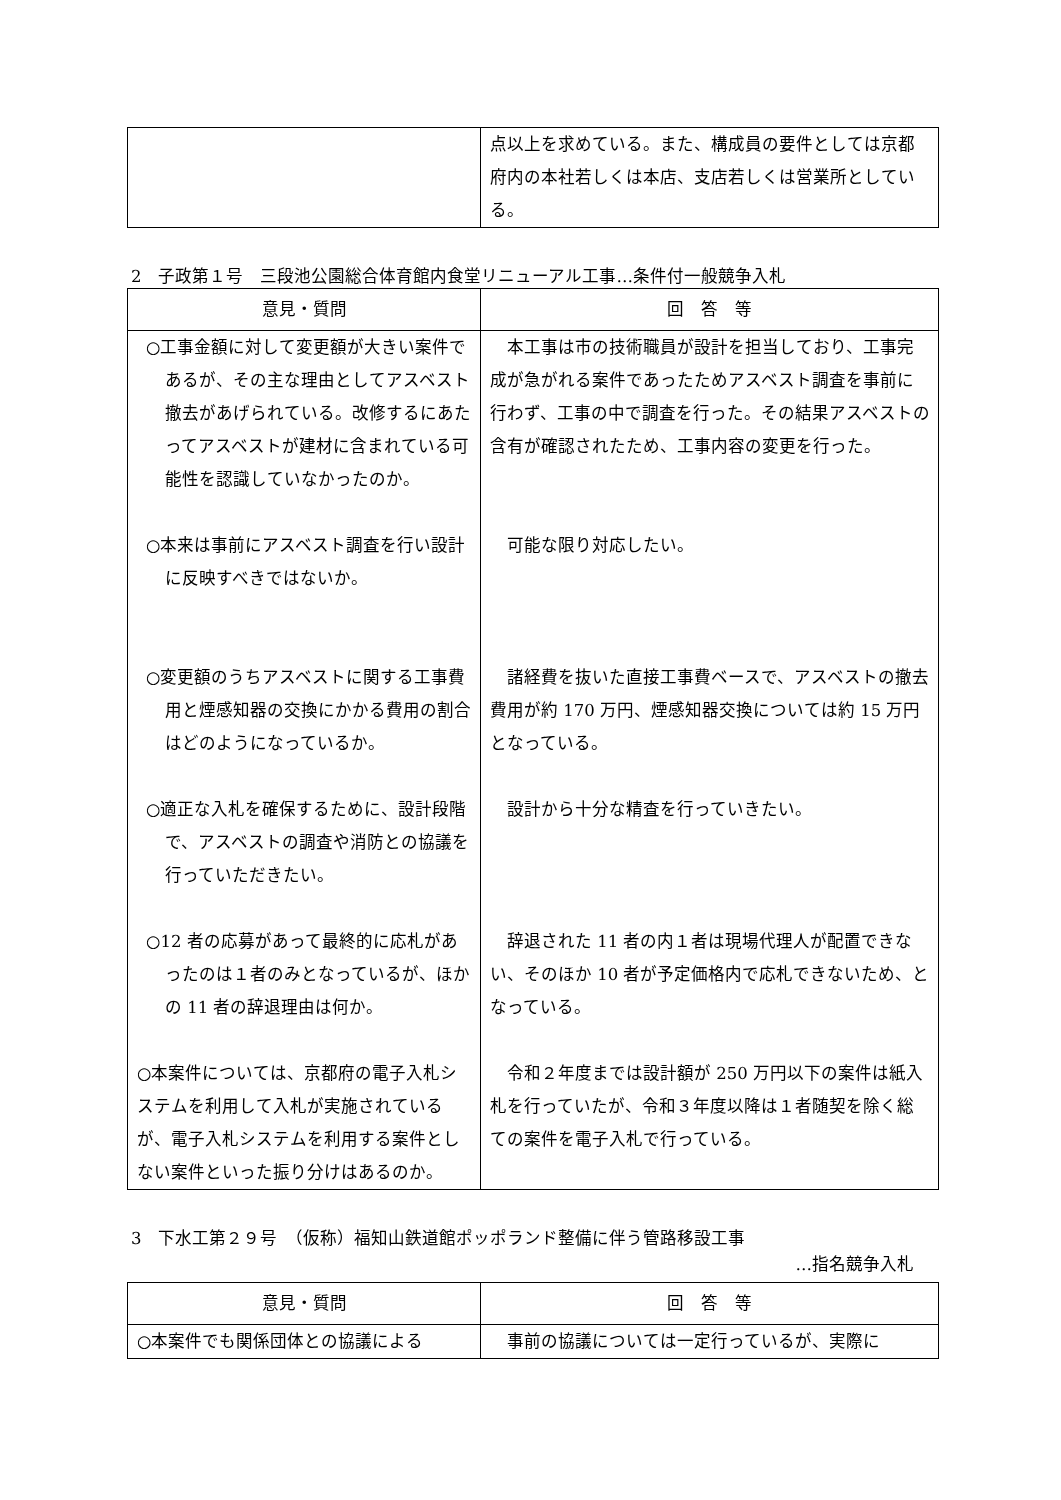| | 点以上を求めている。また、構成員の要件としては京都府内の本社若しくは本店、支店若しくは営業所としている。 |
2　子政第１号　三段池公園総合体育館内食堂リニューアル工事…条件付一般競争入札
| 意見・質問 | 回 答 等 |
| --- | --- |
| ○工事金額に対して変更額が大きい案件であるが、その主な理由としてアスベスト撤去があげられている。改修するにあたってアスベストが建材に含まれている可能性を認識していなかったのか。 ○本来は事前にアスベスト調査を行い設計に反映すべきではないか。 ○変更額のうちアスベストに関する工事費用と煙感知器の交換にかかる費用の割合はどのようになっているか。 ○適正な入札を確保するために、設計段階で、アスベストの調査や消防との協議を行っていただきたい。 ○12 者の応募があって最終的に応札があったのは１者のみとなっているが、ほかの 11 者の辞退理由は何か。 ○本案件については、京都府の電子入札システムを利用して入札が実施されているが、電子入札システムを利用する案件としない案件といった振り分けはあるのか。 | 本工事は市の技術職員が設計を担当しており、工事完成が急がれる案件であったためアスベスト調査を事前に行わず、工事の中で調査を行った。その結果アスベストの含有が確認されたため、工事内容の変更を行った。 可能な限り対応したい。 諸経費を抜いた直接工事費ベースで、アスベストの撤去費用が約 170 万円、煙感知器交換については約 15 万円となっている。 設計から十分な精査を行っていきたい。 辞退された 11 者の内１者は現場代理人が配置できない、そのほか 10 者が予定価格内で応札できないため、となっている。 令和２年度までは設計額が 250 万円以下の案件は紙入札を行っていたが、令和３年度以降は１者随契を除く総ての案件を電子入札で行っている。 |
3　下水工第２９号　（仮称）福知山鉄道館ポッポランド整備に伴う管路移設工事
…指名競争入札
| 意見・質問 | 回 答 等 |
| --- | --- |
| ○本案件でも関係団体との協議による | 事前の協議については一定行っているが、実際に |